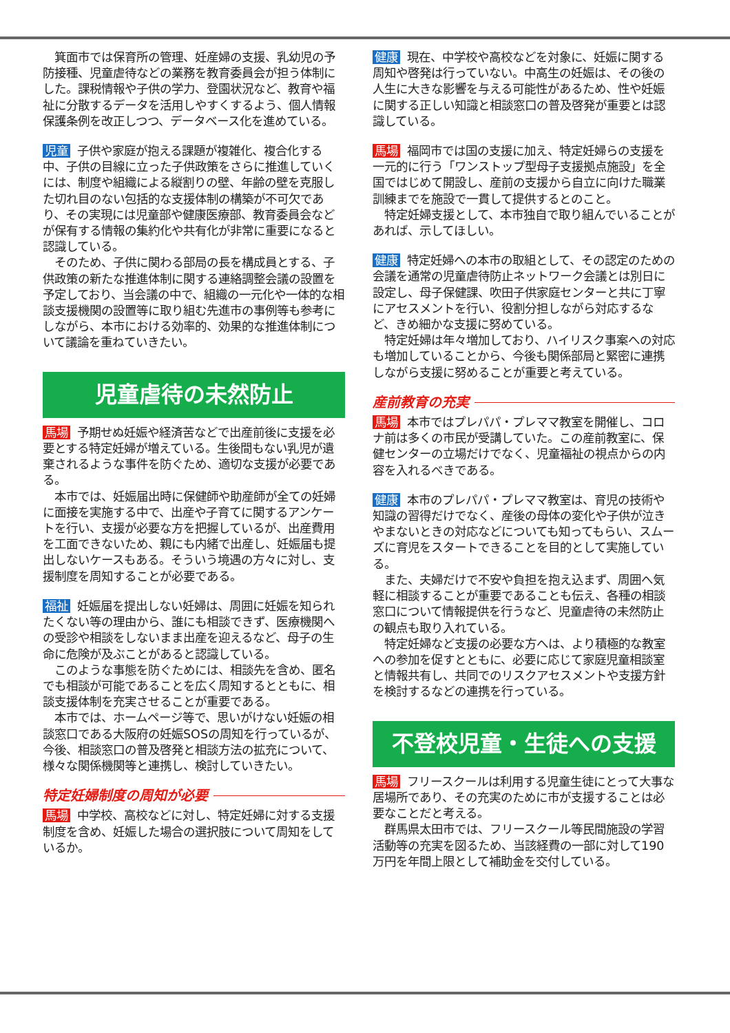箕面市では保育所の管理、妊産婦の支援、乳幼児の予防接種、児童虐待などの業務を教育委員会が担う体制にした。課税情報や子供の学力、登園状況など、教育や福祉に分散するデータを活用しやすくするよう、個人情報保護条例を改正しつつ、データベース化を進めている。
児童 子供や家庭が抱える課題が複雑化、複合化する中、子供の目線に立った子供政策をさらに推進していくには、制度や組織による縦割りの壁、年齢の壁を克服した切れ目のない包括的な支援体制の構築が不可欠であり、その実現には児童部や健康医療部、教育委員会などが保有する情報の集約化や共有化が非常に重要になると認識している。
　そのため、子供に関わる部局の長を構成員とする、子供政策の新たな推進体制に関する連絡調整会議の設置を予定しており、当会議の中で、組織の一元化や一体的な相談支援機関の設置等に取り組む先進市の事例等も参考にしながら、本市における効率的、効果的な推進体制について議論を重ねていきたい。
児童虐待の未然防止
馬場 予期せぬ妊娠や経済苦などで出産前後に支援を必要とする特定妊婦が増えている。生後間もない乳児が遺棄されるような事件を防ぐため、適切な支援が必要である。
　本市では、妊娠届出時に保健師や助産師が全ての妊婦に面接を実施する中で、出産や子育てに関するアンケートを行い、支援が必要な方を把握しているが、出産費用を工面できないため、親にも内緒で出産し、妊娠届も提出しないケースもある。そういう境遇の方々に対し、支援制度を周知することが必要である。
福祉 妊娠届を提出しない妊婦は、周囲に妊娠を知られたくない等の理由から、誰にも相談できず、医療機関への受診や相談をしないまま出産を迎えるなど、母子の生命に危険が及ぶことがあると認識している。
　このような事態を防ぐためには、相談先を含め、匿名でも相談が可能であることを広く周知するとともに、相談支援体制を充実させることが重要である。
　本市では、ホームページ等で、思いがけない妊娠の相談窓口である大阪府の妊娠SOSの周知を行っているが、今後、相談窓口の普及啓発と相談方法の拡充について、様々な関係機関等と連携し、検討していきたい。
特定妊婦制度の周知が必要
馬場 中学校、高校などに対し、特定妊婦に対する支援制度を含め、妊娠した場合の選択肢について周知をしているか。
健康 現在、中学校や高校などを対象に、妊娠に関する周知や啓発は行っていない。中高生の妊娠は、その後の人生に大きな影響を与える可能性があるため、性や妊娠に関する正しい知識と相談窓口の普及啓発が重要とは認識している。
馬場 福岡市では国の支援に加え、特定妊婦らの支援を一元的に行う「ワンストップ型母子支援拠点施設」を全国ではじめて開設し、産前の支援から自立に向けた職業訓練までを施設で一貫して提供するとのこと。
　特定妊婦支援として、本市独自で取り組んでいることがあれば、示してほしい。
健康 特定妊婦への本市の取組として、その認定のための会議を通常の児童虐待防止ネットワーク会議とは別日に設定し、母子保健課、吹田子供家庭センターと共に丁寧にアセスメントを行い、役割分担しながら対応するなど、きめ細かな支援に努めている。
　特定妊婦は年々増加しており、ハイリスク事案への対応も増加していることから、今後も関係部局と緊密に連携しながら支援に努めることが重要と考えている。
産前教育の充実
馬場 本市ではプレパパ・プレママ教室を開催し、コロナ前は多くの市民が受講していた。この産前教室に、保健センターの立場だけでなく、児童福祉の視点からの内容を入れるべきである。
健康 本市のプレパパ・プレママ教室は、育児の技術や知識の習得だけでなく、産後の母体の変化や子供が泣きやまないときの対応などについても知ってもらい、スムーズに育児をスタートできることを目的として実施している。
　また、夫婦だけで不安や負担を抱え込まず、周囲へ気軽に相談することが重要であることも伝え、各種の相談窓口について情報提供を行うなど、児童虐待の未然防止の観点も取り入れている。
　特定妊婦など支援の必要な方へは、より積極的な教室への参加を促すとともに、必要に応じて家庭児童相談室と情報共有し、共同でのリスクアセスメントや支援方針を検討するなどの連携を行っている。
不登校児童・生徒への支援
馬場 フリースクールは利用する児童生徒にとって大事な居場所であり、その充実のために市が支援することは必要なことだと考える。
　群馬県太田市では、フリースクール等民間施設の学習活動等の充実を図るため、当該経費の一部に対して190万円を年間上限として補助金を交付している。